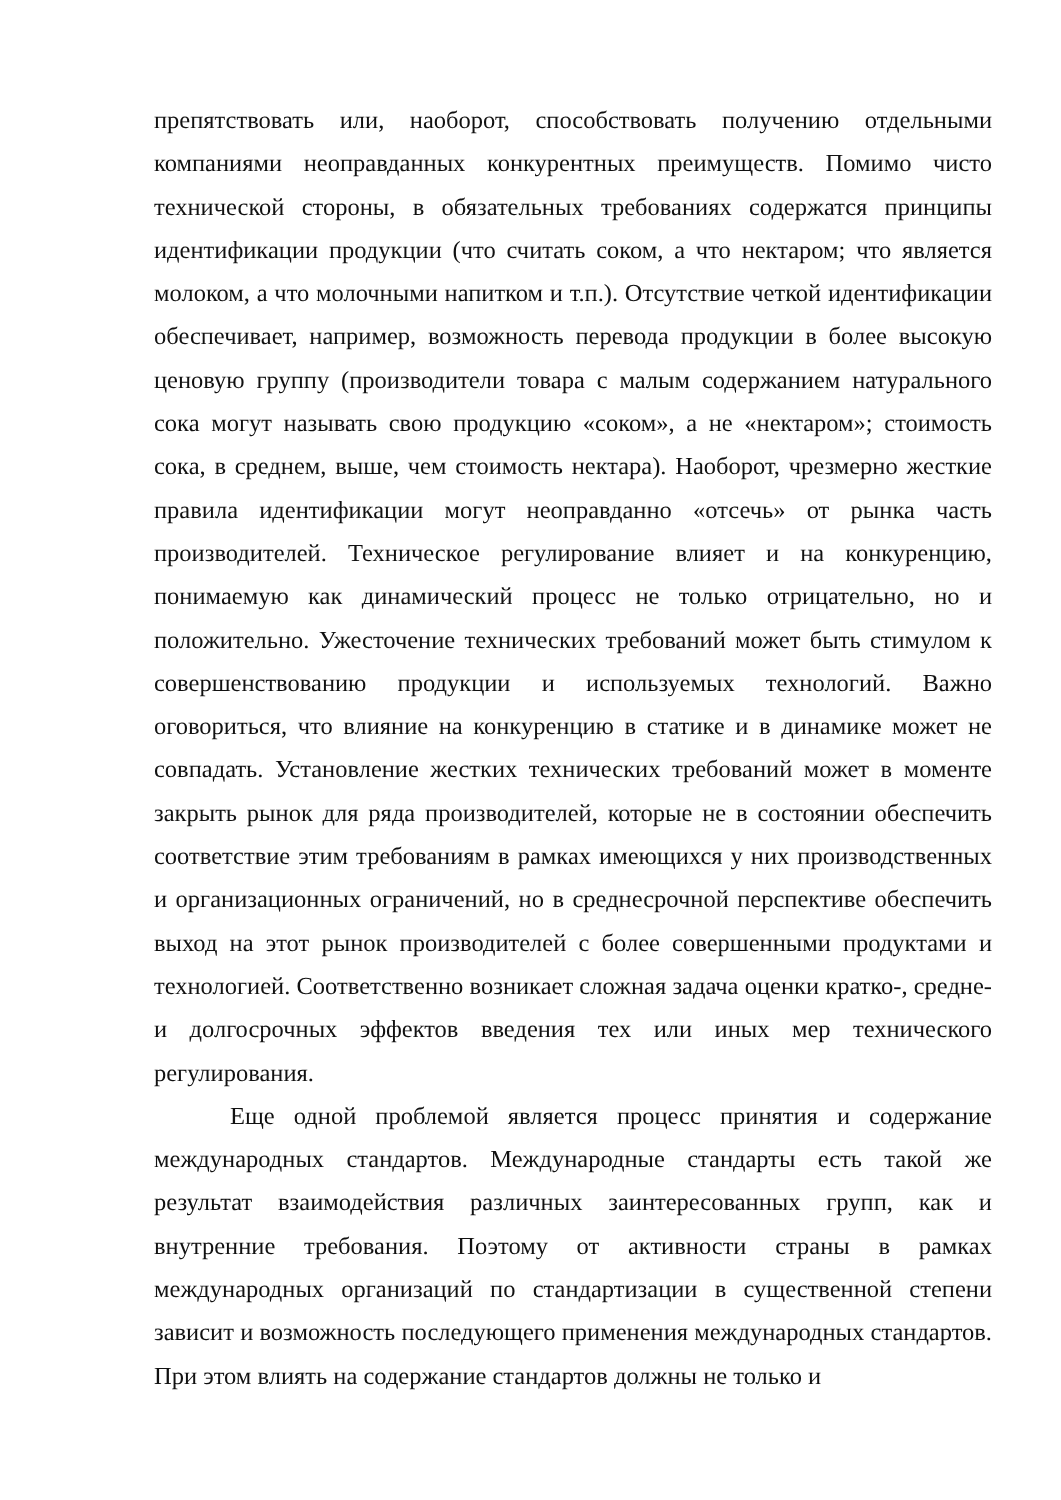препятствовать или, наоборот, способствовать получению отдельными компаниями неоправданных конкурентных преимуществ. Помимо чисто технической стороны, в обязательных требованиях содержатся принципы идентификации продукции (что считать соком, а что нектаром; что является молоком, а что молочными напитком и т.п.). Отсутствие четкой идентификации обеспечивает, например, возможность перевода продукции в более высокую ценовую группу (производители товара с малым содержанием натурального сока могут называть свою продукцию «соком», а не «нектаром»; стоимость сока, в среднем, выше, чем стоимость нектара). Наоборот, чрезмерно жесткие правила идентификации могут неоправданно «отсечь» от рынка часть производителей. Техническое регулирование влияет и на конкуренцию, понимаемую как динамический процесс не только отрицательно, но и положительно. Ужесточение технических требований может быть стимулом к совершенствованию продукции и используемых технологий. Важно оговориться, что влияние на конкуренцию в статике и в динамике может не совпадать. Установление жестких технических требований может в моменте закрыть рынок для ряда производителей, которые не в состоянии обеспечить соответствие этим требованиям в рамках имеющихся у них производственных и организационных ограничений, но в среднесрочной перспективе обеспечить выход на этот рынок производителей с более совершенными продуктами и технологией. Соответственно возникает сложная задача оценки кратко-, средне- и долгосрочных эффектов введения тех или иных мер технического регулирования.
Еще одной проблемой является процесс принятия и содержание международных стандартов. Международные стандарты есть такой же результат взаимодействия различных заинтересованных групп, как и внутренние требования. Поэтому от активности страны в рамках международных организаций по стандартизации в существенной степени зависит и возможность последующего применения международных стандартов. При этом влиять на содержание стандартов должны не только и